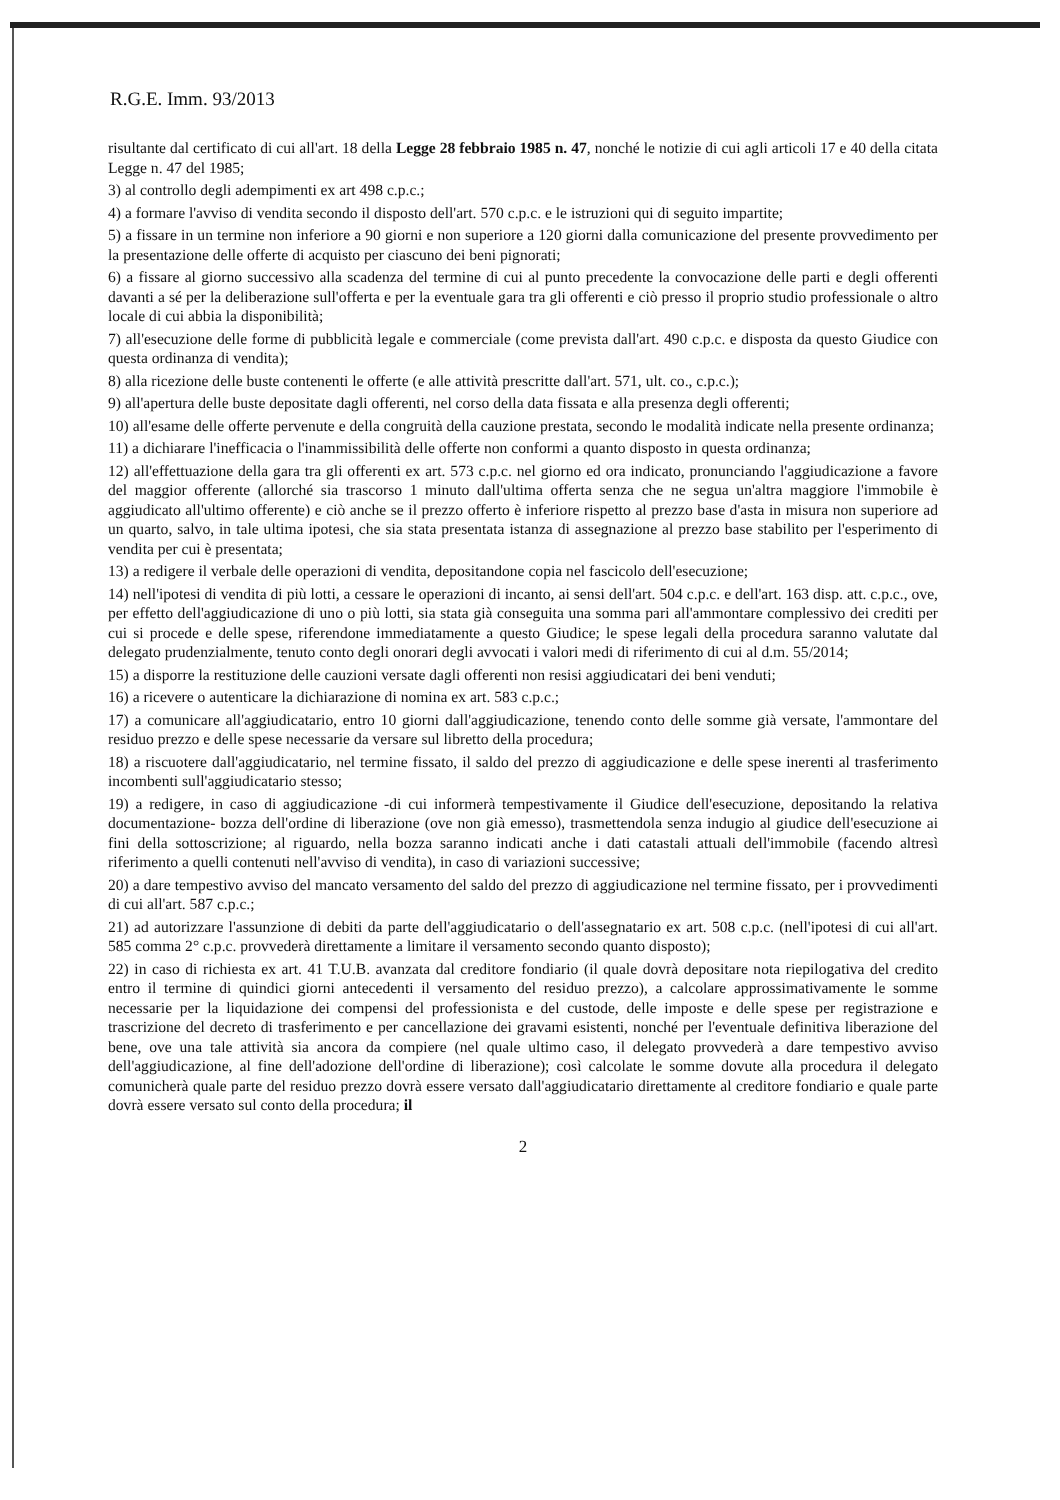R.G.E. Imm. 93/2013
risultante dal certificato di cui all'art. 18 della Legge 28 febbraio 1985 n. 47, nonché le notizie di cui agli articoli 17 e 40 della citata Legge n. 47 del 1985;
3) al controllo degli adempimenti ex art 498 c.p.c.;
4) a formare l'avviso di vendita secondo il disposto dell'art. 570 c.p.c. e le istruzioni qui di seguito impartite;
5) a fissare in un termine non inferiore a 90 giorni e non superiore a 120 giorni dalla comunicazione del presente provvedimento per la presentazione delle offerte di acquisto per ciascuno dei beni pignorati;
6) a fissare al giorno successivo alla scadenza del termine di cui al punto precedente la convocazione delle parti e degli offerenti davanti a sé per la deliberazione sull'offerta e per la eventuale gara tra gli offerenti e ciò presso il proprio studio professionale o altro locale di cui abbia la disponibilità;
7) all'esecuzione delle forme di pubblicità legale e commerciale (come prevista dall'art. 490 c.p.c. e disposta da questo Giudice con questa ordinanza di vendita);
8) alla ricezione delle buste contenenti le offerte (e alle attività prescritte dall'art. 571, ult. co., c.p.c.);
9) all'apertura delle buste depositate dagli offerenti, nel corso della data fissata e alla presenza degli offerenti;
10) all'esame delle offerte pervenute e della congruità della cauzione prestata, secondo le modalità indicate nella presente ordinanza;
11) a dichiarare l'inefficacia o l'inammissibilità delle offerte non conformi a quanto disposto in questa ordinanza;
12) all'effettuazione della gara tra gli offerenti ex art. 573 c.p.c. nel giorno ed ora indicato, pronunciando l'aggiudicazione a favore del maggior offerente (allorché sia trascorso 1 minuto dall'ultima offerta senza che ne segua un'altra maggiore l'immobile è aggiudicato all'ultimo offerente) e ciò anche se il prezzo offerto è inferiore rispetto al prezzo base d'asta in misura non superiore ad un quarto, salvo, in tale ultima ipotesi, che sia stata presentata istanza di assegnazione al prezzo base stabilito per l'esperimento di vendita per cui è presentata;
13) a redigere il verbale delle operazioni di vendita, depositandone copia nel fascicolo dell'esecuzione;
14) nell'ipotesi di vendita di più lotti, a cessare le operazioni di incanto, ai sensi dell'art. 504 c.p.c. e dell'art. 163 disp. att. c.p.c., ove, per effetto dell'aggiudicazione di uno o più lotti, sia stata già conseguita una somma pari all'ammontare complessivo dei crediti per cui si procede e delle spese, riferendone immediatamente a questo Giudice; le spese legali della procedura saranno valutate dal delegato prudenzialmente, tenuto conto degli onorari degli avvocati i valori medi di riferimento di cui al d.m. 55/2014;
15) a disporre la restituzione delle cauzioni versate dagli offerenti non resisi aggiudicatari dei beni venduti;
16) a ricevere o autenticare la dichiarazione di nomina ex art. 583 c.p.c.;
17) a comunicare all'aggiudicatario, entro 10 giorni dall'aggiudicazione, tenendo conto delle somme già versate, l'ammontare del residuo prezzo e delle spese necessarie da versare sul libretto della procedura;
18) a riscuotere dall'aggiudicatario, nel termine fissato, il saldo del prezzo di aggiudicazione e delle spese inerenti al trasferimento incombenti sull'aggiudicatario stesso;
19) a redigere, in caso di aggiudicazione -di cui informerà tempestivamente il Giudice dell'esecuzione, depositando la relativa documentazione- bozza dell'ordine di liberazione (ove non già emesso), trasmettendola senza indugio al giudice dell'esecuzione ai fini della sottoscrizione; al riguardo, nella bozza saranno indicati anche i dati catastali attuali dell'immobile (facendo altresì riferimento a quelli contenuti nell'avviso di vendita), in caso di variazioni successive;
20) a dare tempestivo avviso del mancato versamento del saldo del prezzo di aggiudicazione nel termine fissato, per i provvedimenti di cui all'art. 587 c.p.c.;
21) ad autorizzare l'assunzione di debiti da parte dell'aggiudicatario o dell'assegnatario ex art. 508 c.p.c. (nell'ipotesi di cui all'art. 585 comma 2° c.p.c. provvederà direttamente a limitare il versamento secondo quanto disposto);
22) in caso di richiesta ex art. 41 T.U.B. avanzata dal creditore fondiario (il quale dovrà depositare nota riepilogativa del credito entro il termine di quindici giorni antecedenti il versamento del residuo prezzo), a calcolare approssimativamente le somme necessarie per la liquidazione dei compensi del professionista e del custode, delle imposte e delle spese per registrazione e trascrizione del decreto di trasferimento e per cancellazione dei gravami esistenti, nonché per l'eventuale definitiva liberazione del bene, ove una tale attività sia ancora da compiere (nel quale ultimo caso, il delegato provvederà a dare tempestivo avviso dell'aggiudicazione, al fine dell'adozione dell'ordine di liberazione); così calcolate le somme dovute alla procedura il delegato comunicherà quale parte del residuo prezzo dovrà essere versato dall'aggiudicatario direttamente al creditore fondiario e quale parte dovrà essere versato sul conto della procedura; il
2